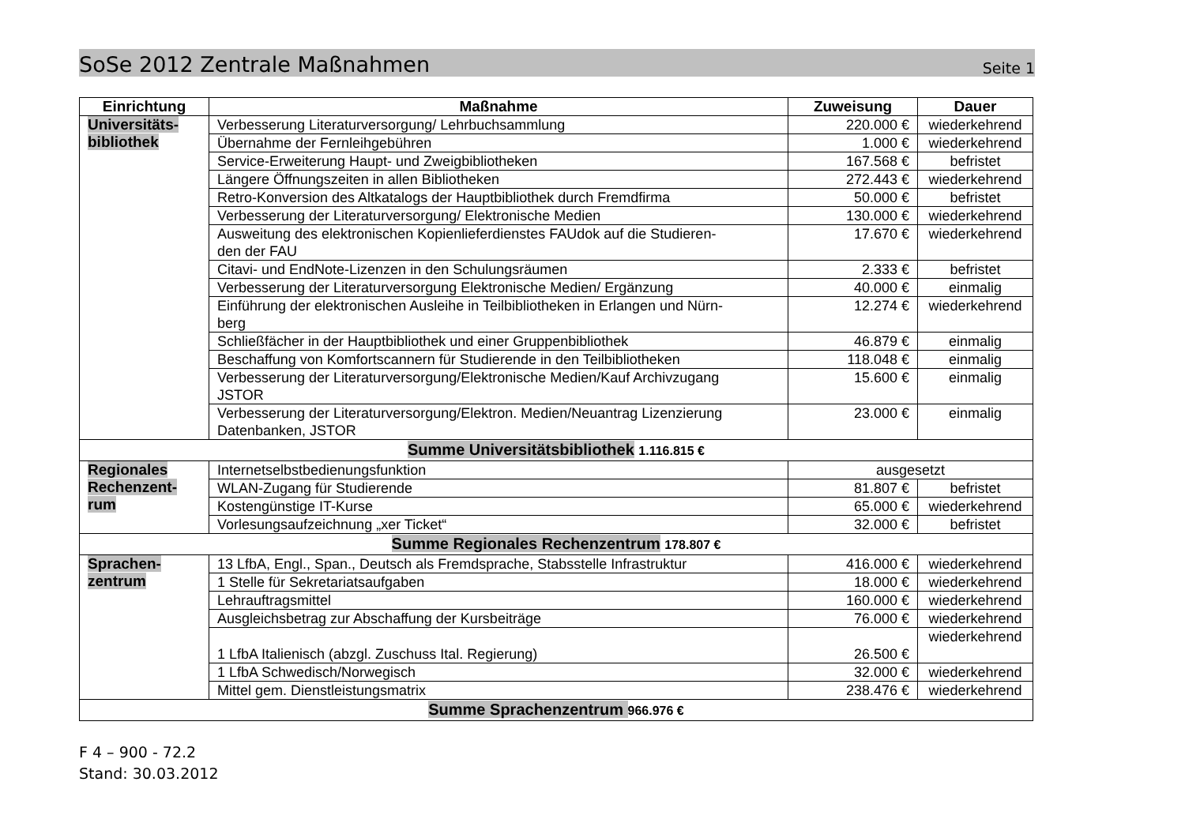SoSe 2012 Zentrale Maßnahmen Seite 1
| Einrichtung | Maßnahme | Zuweisung | Dauer |
| --- | --- | --- | --- |
| Universitäts- bibliothek | Verbesserung Literaturversorgung/ Lehrbuchsammlung | 220.000 € | wiederkehrend |
| | Übernahme der Fernleihgebühren | 1.000 € | wiederkehrend |
| | Service-Erweiterung Haupt- und Zweigbibliotheken | 167.568 € | befristet |
| | Längere Öffnungszeiten in allen Bibliotheken | 272.443 € | wiederkehrend |
| | Retro-Konversion des Altkatalogs der Hauptbibliothek durch Fremdfirma | 50.000 € | befristet |
| | Verbesserung der Literaturversorgung/ Elektronische Medien | 130.000 € | wiederkehrend |
| | Ausweitung des elektronischen Kopienlieferdienstes FAUdok auf die Studieren- den der FAU | 17.670 € | wiederkehrend |
| | Citavi- und EndNote-Lizenzen in den Schulungsräumen | 2.333 € | befristet |
| | Verbesserung der Literaturversorgung Elektronische Medien/ Ergänzung | 40.000 € | einmalig |
| | Einführung der elektronischen Ausleihe in Teilbibliotheken in Erlangen und Nürn- berg | 12.274 € | wiederkehrend |
| | Schließfächer in der Hauptbibliothek und einer Gruppenbibliothek | 46.879 € | einmalig |
| | Beschaffung von Komfortscannern für Studierende in den Teilbibliotheken | 118.048 € | einmalig |
| | Verbesserung der Literaturversorgung/Elektronische Medien/Kauf Archivzugang JSTOR | 15.600 € | einmalig |
| | Verbesserung der Literaturversorgung/Elektron. Medien/Neuantrag Lizenzierung Datenbanken, JSTOR | 23.000 € | einmalig |
| Summe Universitätsbibliothek 1.116.815 € | | | |
| Regionales Rechenzent- rum | Internetselbstbedienungsfunktion | ausgesetzt | |
| | WLAN-Zugang für Studierende | 81.807 € | befristet |
| | Kostengünstige IT-Kurse | 65.000 € | wiederkehrend |
| | Vorlesungsaufzeichnung „xer Ticket“ | 32.000 € | befristet |
| Summe Regionales Rechenzentrum 178.807 € | | | |
| Sprachen- zentrum | 13 LfbA, Engl., Span., Deutsch als Fremdsprache, Stabsstelle Infrastruktur | 416.000 € | wiederkehrend |
| | 1 Stelle für Sekretariatsaufgaben | 18.000 € | wiederkehrend |
| | Lehrauftragsmittel | 160.000 € | wiederkehrend |
| | Ausgleichsbetrag zur Abschaffung der Kursbeiträge | 76.000 € | wiederkehrend |
| | 1 LfbA Italienisch (abzgl. Zuschuss Ital. Regierung) | 26.500 € | wiederkehrend |
| | 1 LfbA Schwedisch/Norwegisch | 32.000 € | wiederkehrend |
| | Mittel gem. Dienstleistungsmatrix | 238.476 € | wiederkehrend |
| Summe Sprachenzentrum 966.976 € | | | |
F 4 – 900 - 72.2
Stand: 30.03.2012